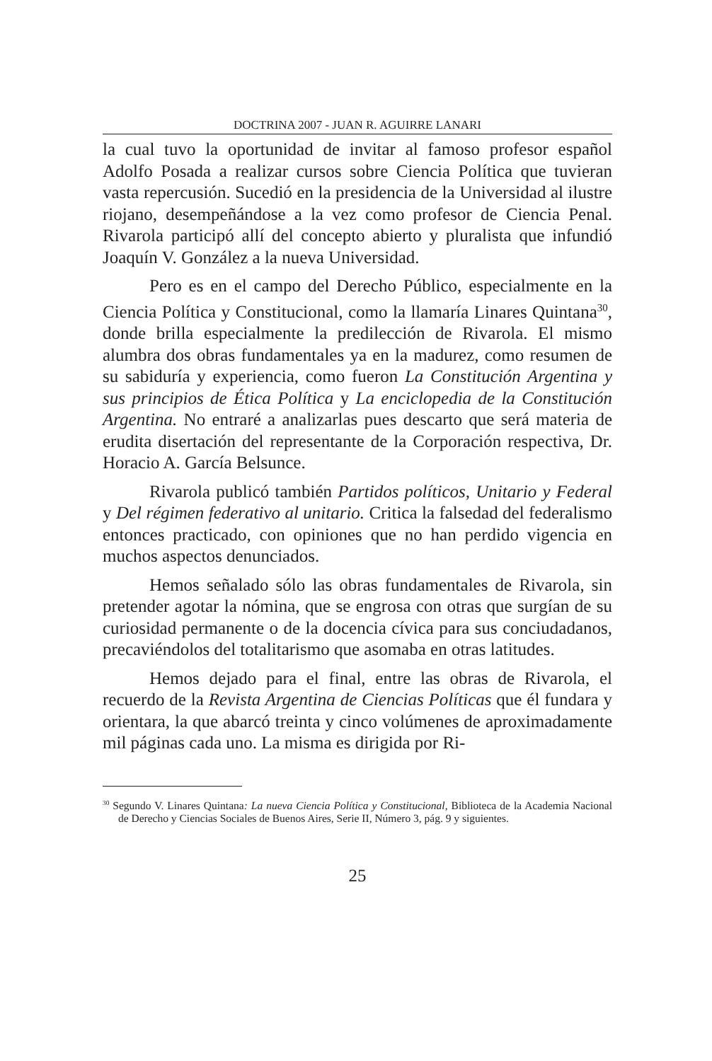DOCTRINA 2007 - JUAN R. AGUIRRE LANARI
la cual tuvo la oportunidad de invitar al famoso profesor español Adolfo Posada a realizar cursos sobre Ciencia Política que tuvieran vasta repercusión. Sucedió en la presidencia de la Universidad al ilustre riojano, desempeñándose a la vez como profesor de Ciencia Penal. Rivarola participó allí del concepto abierto y pluralista que infundió Joaquín V. González a la nueva Universidad.
Pero es en el campo del Derecho Público, especialmente en la Ciencia Política y Constitucional, como la llamaría Linares Quintana<sup>30</sup>, donde brilla especialmente la predilección de Rivarola. El mismo alumbra dos obras fundamentales ya en la madurez, como resumen de su sabiduría y experiencia, como fueron La Constitución Argentina y sus principios de Ética Política y La enciclopedia de la Constitución Argentina. No entraré a analizarlas pues descarto que será materia de erudita disertación del representante de la Corporación respectiva, Dr. Horacio A. García Belsunce.
Rivarola publicó también Partidos políticos, Unitario y Federal y Del régimen federativo al unitario. Critica la falsedad del federalismo entonces practicado, con opiniones que no han perdido vigencia en muchos aspectos denunciados.
Hemos señalado sólo las obras fundamentales de Rivarola, sin pretender agotar la nómina, que se engrosa con otras que surgían de su curiosidad permanente o de la docencia cívica para sus conciudadanos, precaviéndolos del totalitarismo que asomaba en otras latitudes.
Hemos dejado para el final, entre las obras de Rivarola, el recuerdo de la Revista Argentina de Ciencias Políticas que él fundara y orientara, la que abarcó treinta y cinco volúmenes de aproximadamente mil páginas cada uno. La misma es dirigida por Ri-
<sup>30</sup> Segundo V. Linares Quintana: La nueva Ciencia Política y Constitucional, Biblioteca de la Academia Nacional de Derecho y Ciencias Sociales de Buenos Aires, Serie II, Número 3, pág. 9 y siguientes.
25